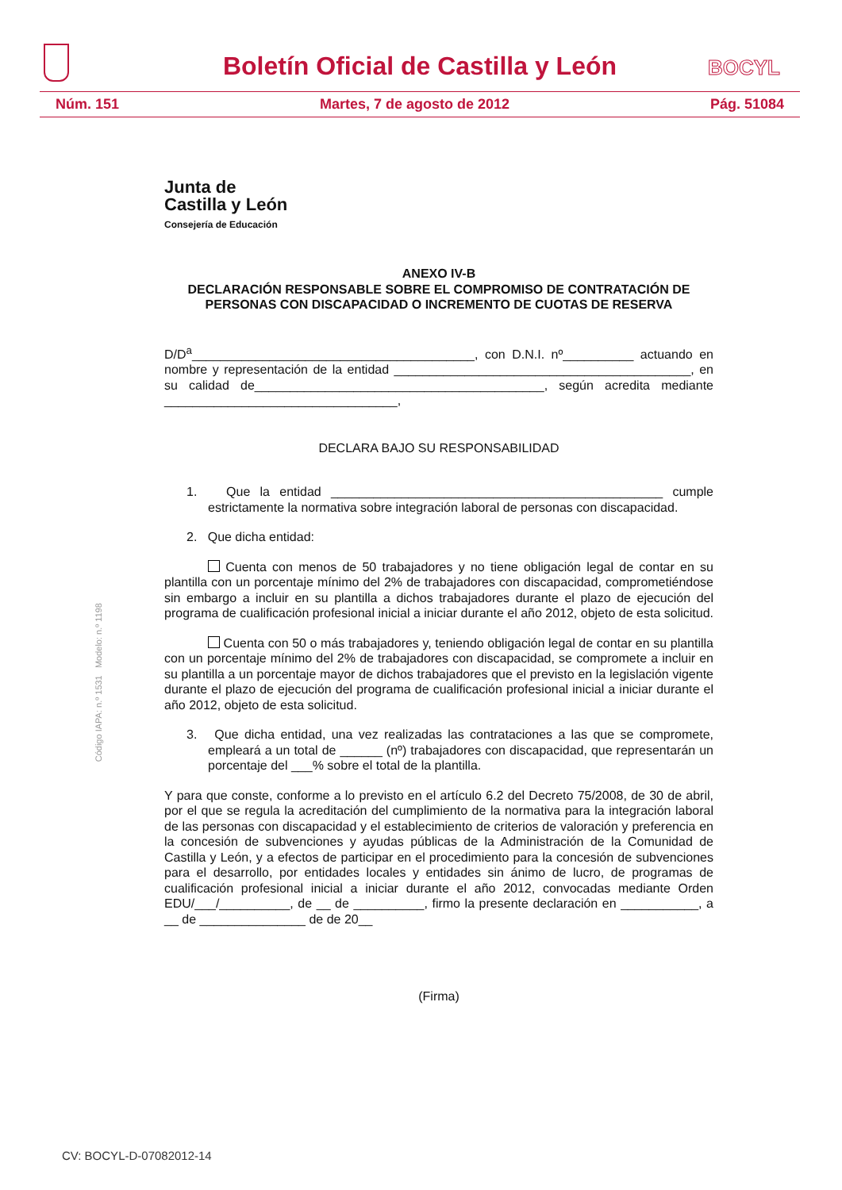Boletín Oficial de Castilla y León
BOCYL
Núm. 151 Martes, 7 de agosto de 2012 Pág. 51084
Junta de
Castilla y León
Consejería de Educación
Código IAPA: n.º 1531 Modelo: n.º 1198
ANEXO IV-B
DECLARACIÓN RESPONSABLE SOBRE EL COMPROMISO DE CONTRATACIÓN DE PERSONAS CON DISCAPACIDAD O INCREMENTO DE CUOTAS DE RESERVA
D/D<sup>a</sup>________________________________________, con D.N.I. nº__________ actuando en nombre y representación de la entidad __________________________________________, en su calidad de_________________________________________, según acredita mediante _________________________________,
DECLARA BAJO SU RESPONSABILIDAD
1. Que la entidad _______________________________________________ cumple estrictamente la normativa sobre integración laboral de personas con discapacidad.
2. Que dicha entidad:
Cuenta con menos de 50 trabajadores y no tiene obligación legal de contar en su plantilla con un porcentaje mínimo del 2% de trabajadores con discapacidad, comprometiéndose sin embargo a incluir en su plantilla a dichos trabajadores durante el plazo de ejecución del programa de cualificación profesional inicial a iniciar durante el año 2012, objeto de esta solicitud.
Cuenta con 50 o más trabajadores y, teniendo obligación legal de contar en su plantilla con un porcentaje mínimo del 2% de trabajadores con discapacidad, se compromete a incluir en su plantilla a un porcentaje mayor de dichos trabajadores que el previsto en la legislación vigente durante el plazo de ejecución del programa de cualificación profesional inicial a iniciar durante el año 2012, objeto de esta solicitud.
3. Que dicha entidad, una vez realizadas las contrataciones a las que se compromete, empleará a un total de ______ (nº) trabajadores con discapacidad, que representarán un porcentaje del ___% sobre el total de la plantilla.
Y para que conste, conforme a lo previsto en el artículo 6.2 del Decreto 75/2008, de 30 de abril, por el que se regula la acreditación del cumplimiento de la normativa para la integración laboral de las personas con discapacidad y el establecimiento de criterios de valoración y preferencia en la concesión de subvenciones y ayudas públicas de la Administración de la Comunidad de Castilla y León, y a efectos de participar en el procedimiento para la concesión de subvenciones para el desarrollo, por entidades locales y entidades sin ánimo de lucro, de programas de cualificación profesional inicial a iniciar durante el año 2012, convocadas mediante Orden EDU/___/__________, de __ de __________, firmo la presente declaración en ___________, a __ de _______________ de de 20__
(Firma)
CV: BOCYL-D-07082012-14